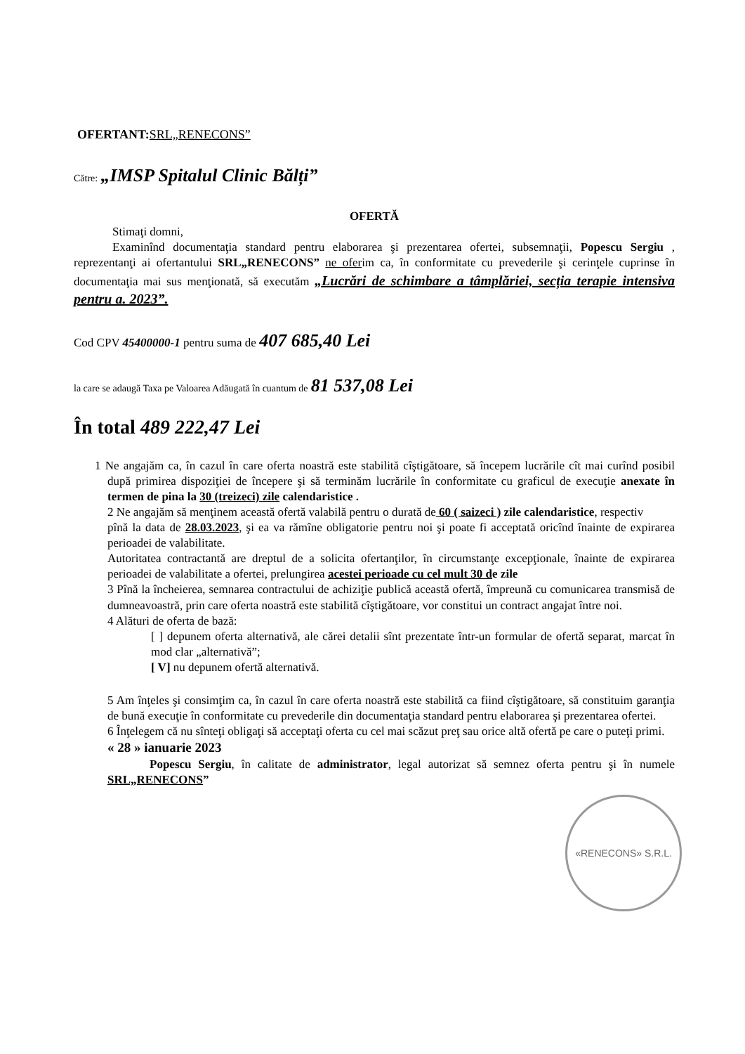OFERTANT: SRL„RENECONS”
Către: „IMSP Spitalul Clinic Bălți”
OFERTĂ
Stimaţi domni,
Examinînd documentaţia standard pentru elaborarea şi prezentarea ofertei, subsemnaţii, Popescu Sergiu , reprezentanţi ai ofertantului SRL„RENECONS” ne oferim ca, în conformitate cu prevederile şi cerinţele cuprinse în documentaţia mai sus menţionată, să executăm „Lucrări de schimbare a tâmplăriei, secția terapie intensiva pentru a. 2023”.
Cod CPV 45400000-1 pentru suma de 407 685,40 Lei
la care se adaugă Taxa pe Valoarea Adăugată în cuantum de 81 537,08 Lei
În total 489 222,47 Lei
1 Ne angajăm ca, în cazul în care oferta noastră este stabilită cîştigătoare, să începem lucrările cît mai curînd posibil după primirea dispoziţiei de începere şi să terminăm lucrările în conformitate cu graficul de execuţie anexate în termen de pina la 30 (treizeci) zile calendaristice .
2 Ne angajăm să menţinem această ofertă valabilă pentru o durată de 60 ( saizeci ) zile calendaristice, respectiv
pînă la data de 28.03.2023, şi ea va rămîne obligatorie pentru noi şi poate fi acceptată oricînd înainte de expirarea perioadei de valabilitate.
Autoritatea contractantă are dreptul de a solicita ofertanţilor, în circumstanţe excepţionale, înainte de expirarea perioadei de valabilitate a ofertei, prelungirea acestei perioade cu cel mult 30 de zile
3 Pînă la încheierea, semnarea contractului de achiziţie publică această ofertă, împreună cu comunicarea transmisă de dumneavoastră, prin care oferta noastră este stabilită cîştigătoare, vor constitui un contract angajat între noi.
4 Alături de oferta de bază:
[ ] depunem oferta alternativă, ale cărei detalii sînt prezentate într-un formular de ofertă separat, marcat în mod clar „alternativă”;
[ V] nu depunem ofertă alternativă.
5 Am înţeles şi consimţim ca, în cazul în care oferta noastră este stabilită ca fiind cîştigătoare, să constituim garanţia de bună execuţie în conformitate cu prevederile din documentaţia standard pentru elaborarea şi prezentarea ofertei.
6 Înţelegem că nu sînteţi obligaţi să acceptaţi oferta cu cel mai scăzut preţ sau orice altă ofertă pe care o puteţi primi.
« 28 » ianuarie 2023
Popescu Sergiu, în calitate de administrator, legal autorizat să semnez oferta pentru şi în numele SRL„RENECONS”
«RENECONS» S.R.L.